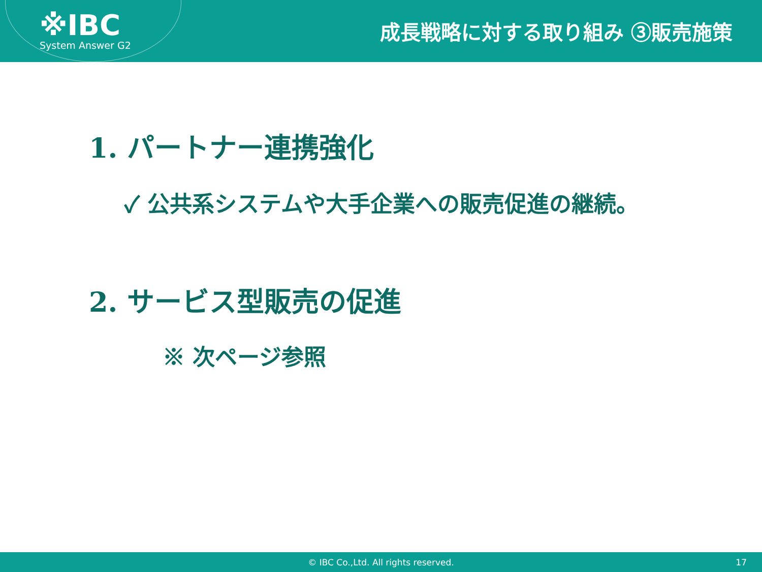※IBC
System Answer G2
成長戦略に対する取り組み ③販売施策
1. パートナー連携強化
✓ 公共系システムや大手企業への販売促進の継続。
2. サービス型販売の促進
※ 次ページ参照
© IBC Co.,Ltd. All rights reserved. 17